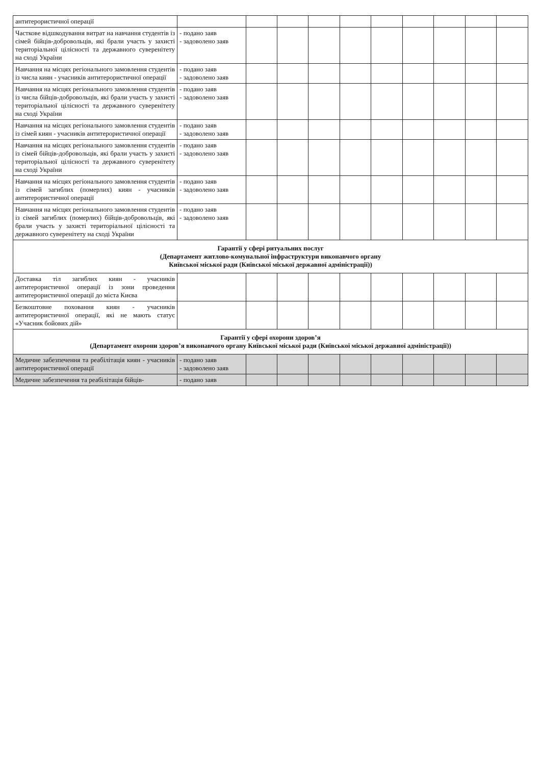| антитерористичної операції | | | | | | | | | | |
| Часткове відшкодування витрат на навчання студентів із сімей бійців-добровольців, які брали участь у захисті територіальної цілісності та державного суверенітету на сході України | - подано заяв - задоволено заяв | | | | | | | | | |
| Навчання на місцях регіонального замовлення студентів із числа киян - учасників антитерористичної операції | - подано заяв - задоволено заяв | | | | | | | | | |
| Навчання на місцях регіонального замовлення студентів із числа бійців-добровольців, які брали участь у захисті територіальної цілісності та державного суверенітету на сході України | - подано заяв - задоволено заяв | | | | | | | | | |
| Навчання на місцях регіонального замовлення студентів із сімей киян - учасників антитерористичної операції | - подано заяв - задоволено заяв | | | | | | | | | |
| Навчання на місцях регіонального замовлення студентів із сімей бійців-добровольців, які брали участь у захисті територіальної цілісності та державного суверенітету на сході України | - подано заяв - задоволено заяв | | | | | | | | | |
| Навчання на місцях регіонального замовлення студентів із сімей загиблих (померлих) киян - учасників антитерористичної операції | - подано заяв - задоволено заяв | | | | | | | | | |
| Навчання на місцях регіонального замовлення студентів із сімей загиблих (померлих) бійців-добровольців, які брали участь у захисті територіальної цілісності та державного суверенітету на сході України | - подано заяв - задоволено заяв | | | | | | | | | |
| Гарантії у сфері ритуальних послуг (Департамент житлово-комунальної інфраструктури виконавчого органу Київської міської ради (Київської міської державної адміністрації)) | | | | | | | | | | |
| Доставка тіл загиблих киян - учасників антитерористичної операції із зони проведення антитерористичної операції до міста Києва | | | | | | | | | | |
| Безкоштовне поховання киян - учасників антитерористичної операції, які не мають статус «Учасник бойових дій» | | | | | | | | | | |
| Гарантії у сфері охорони здоров’я (Департамент охорони здоров’я виконавчого органу Київської міської ради (Київської міської державної адміністрації)) | | | | | | | | | | |
| Медичне забезпечення та реабілітація киян - учасників антитерористичної операції | - подано заяв - задоволено заяв | | | | | | | | | |
| Медичне забезпечення та реабілітація бійців- | - подано заяв | | | | | | | | | |